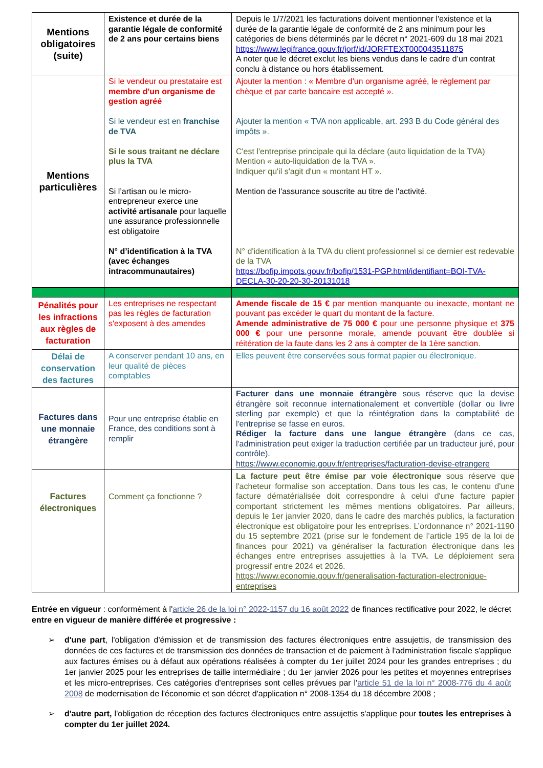| Mentions obligatoires (suite) | Existence et durée de la garantie légale de conformité de 2 ans pour certains biens | Depuis le 1/7/2021 les facturations doivent mentionner l'existence et la durée de la garantie légale de conformité de 2 ans minimum pour les catégories de biens déterminés par le décret n° 2021-609 du 18 mai 2021 https://www.legifrance.gouv.fr/jorf/id/JORFTEXT000043511875 A noter que le décret exclut les biens vendus dans le cadre d’un contrat conclu à distance ou hors établissement. |
| Mentions particulières | Si le vendeur ou prestataire est membre d'un organisme de gestion agréé Si le vendeur est en franchise de TVA Si le sous traitant ne déclare plus la TVA Si l’artisan ou le micro-entrepreneur exerce une activité artisanale pour laquelle une assurance professionnelle est obligatoire N° d’identification à la TVA (avec échanges intracommunautaires) | Ajouter la mention : « Membre d'un organisme agréé, le règlement par chèque et par carte bancaire est accepté ». Ajouter la mention « TVA non applicable, art. 293 B du Code général des impôts ». C'est l'entreprise principale qui la déclare (auto liquidation de la TVA) Mention « auto-liquidation de la TVA ». Indiquer qu'il s'agit d'un « montant HT ». Mention de l'assurance souscrite au titre de l'activité. N° d'identification à la TVA du client professionnel si ce dernier est redevable de la TVA https://bofip.impots.gouv.fr/bofip/1531-PGP.html/identifiant=BOI-TVA-DECLA-30-20-20-30-20131018 |
| Pénalités pour les infractions aux règles de facturation | Les entreprises ne respectant pas les règles de facturation s'exposent à des amendes | Amende fiscale de 15 € par mention manquante ou inexacte, montant ne pouvant pas excéder le quart du montant de la facture. Amende administrative de 75 000 € pour une personne physique et 375 000 € pour une personne morale, amende pouvant être doublée si réitération de la faute dans les 2 ans à compter de la 1ère sanction. |
| Délai de conservation des factures | A conserver pendant 10 ans, en leur qualité de pièces comptables | Elles peuvent être conservées sous format papier ou électronique. |
| Factures dans une monnaie étrangère | Pour une entreprise établie en France, des conditions sont à remplir | Facturer dans une monnaie étrangère sous réserve que la devise étrangère soit reconnue internationalement et convertible (dollar ou livre sterling par exemple) et que la réintégration dans la comptabilité de l'entreprise se fasse en euros. Rédiger la facture dans une langue étrangère (dans ce cas, l'administration peut exiger la traduction certifiée par un traducteur juré, pour contrôle). https://www.economie.gouv.fr/entreprises/facturation-devise-etrangere |
| Factures électroniques | Comment ça fonctionne ? | La facture peut être émise par voie électronique sous réserve que l'acheteur formalise son acceptation. Dans tous les cas, le contenu d'une facture dématérialisée doit correspondre à celui d'une facture papier comportant strictement les mêmes mentions obligatoires. Par ailleurs, depuis le 1er janvier 2020, dans le cadre des marchés publics, la facturation électronique est obligatoire pour les entreprises. L’ordonnance n° 2021-1190 du 15 septembre 2021 (prise sur le fondement de l’article 195 de la loi de finances pour 2021) va généraliser la facturation électronique dans les échanges entre entreprises assujetties à la TVA. Le déploiement sera progressif entre 2024 et 2026. https://www.economie.gouv.fr/generalisation-facturation-electronique-entreprises |
Entrée en vigueur : conformément à l'article 26 de la loi n° 2022-1157 du 16 août 2022 de finances rectificative pour 2022, le décret entre en vigueur de manière différée et progressive :
➢ d'une part, l'obligation d'émission et de transmission des factures électroniques entre assujettis, de transmission des données de ces factures et de transmission des données de transaction et de paiement à l'administration fiscale s'applique aux factures émises ou à défaut aux opérations réalisées à compter du 1er juillet 2024 pour les grandes entreprises ; du 1er janvier 2025 pour les entreprises de taille intermédiaire ; du 1er janvier 2026 pour les petites et moyennes entreprises et les micro-entreprises. Ces catégories d'entreprises sont celles prévues par l'article 51 de la loi n° 2008-776 du 4 août 2008 de modernisation de l'économie et son décret d'application n° 2008-1354 du 18 décembre 2008 ;
➢ d'autre part, l'obligation de réception des factures électroniques entre assujettis s'applique pour toutes les entreprises à compter du 1er juillet 2024.